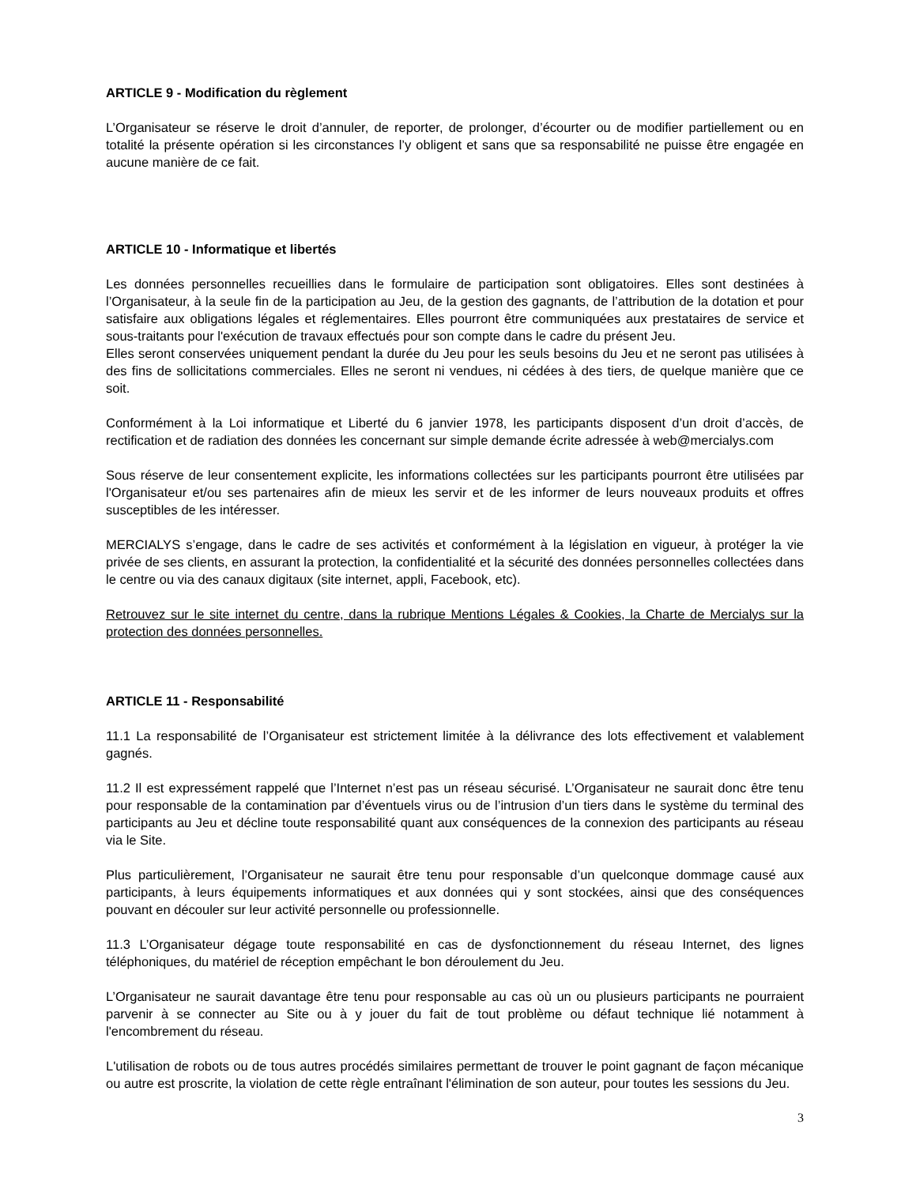ARTICLE 9 - Modification du règlement
L’Organisateur se réserve le droit d’annuler, de reporter, de prolonger, d’écourter ou de modifier partiellement ou en totalité la présente opération si les circonstances l’y obligent et sans que sa responsabilité ne puisse être engagée en aucune manière de ce fait.
ARTICLE 10 - Informatique et libertés
Les données personnelles recueillies dans le formulaire de participation sont obligatoires. Elles sont destinées à l’Organisateur, à la seule fin de la participation au Jeu, de la gestion des gagnants, de l’attribution de la dotation et pour satisfaire aux obligations légales et réglementaires. Elles pourront être communiquées aux prestataires de service et sous-traitants pour l'exécution de travaux effectués pour son compte dans le cadre du présent Jeu.
Elles seront conservées uniquement pendant la durée du Jeu pour les seuls besoins du Jeu et ne seront pas utilisées à des fins de sollicitations commerciales. Elles ne seront ni vendues, ni cédées à des tiers, de quelque manière que ce soit.
Conformément à la Loi informatique et Liberté du 6 janvier 1978, les participants disposent d’un droit d’accès, de rectification et de radiation des données les concernant sur simple demande écrite adressée à web@mercialys.com
Sous réserve de leur consentement explicite, les informations collectées sur les participants pourront être utilisées par l'Organisateur et/ou ses partenaires afin de mieux les servir et de les informer de leurs nouveaux produits et offres susceptibles de les intéresser.
MERCIALYS s’engage, dans le cadre de ses activités et conformément à la législation en vigueur, à protéger la vie privée de ses clients, en assurant la protection, la confidentialité et la sécurité des données personnelles collectées dans le centre ou via des canaux digitaux (site internet, appli, Facebook, etc).
Retrouvez sur le site internet du centre, dans la rubrique Mentions Légales & Cookies, la Charte de Mercialys sur la protection des données personnelles.
ARTICLE 11 - Responsabilité
11.1 La responsabilité de l’Organisateur est strictement limitée à la délivrance des lots effectivement et valablement gagnés.
11.2 Il est expressément rappelé que l’Internet n’est pas un réseau sécurisé. L’Organisateur ne saurait donc être tenu pour responsable de la contamination par d’éventuels virus ou de l’intrusion d’un tiers dans le système du terminal des participants au Jeu et décline toute responsabilité quant aux conséquences de la connexion des participants au réseau via le Site.
Plus particulièrement, l’Organisateur ne saurait être tenu pour responsable d’un quelconque dommage causé aux participants, à leurs équipements informatiques et aux données qui y sont stockées, ainsi que des conséquences pouvant en découler sur leur activité personnelle ou professionnelle.
11.3 L’Organisateur dégage toute responsabilité en cas de dysfonctionnement du réseau Internet, des lignes téléphoniques, du matériel de réception empêchant le bon déroulement du Jeu.
L’Organisateur ne saurait davantage être tenu pour responsable au cas où un ou plusieurs participants ne pourraient parvenir à se connecter au Site ou à y jouer du fait de tout problème ou défaut technique lié notamment à l'encombrement du réseau.
L'utilisation de robots ou de tous autres procédés similaires permettant de trouver le point gagnant de façon mécanique ou autre est proscrite, la violation de cette règle entraînant l'élimination de son auteur, pour toutes les sessions du Jeu.
3